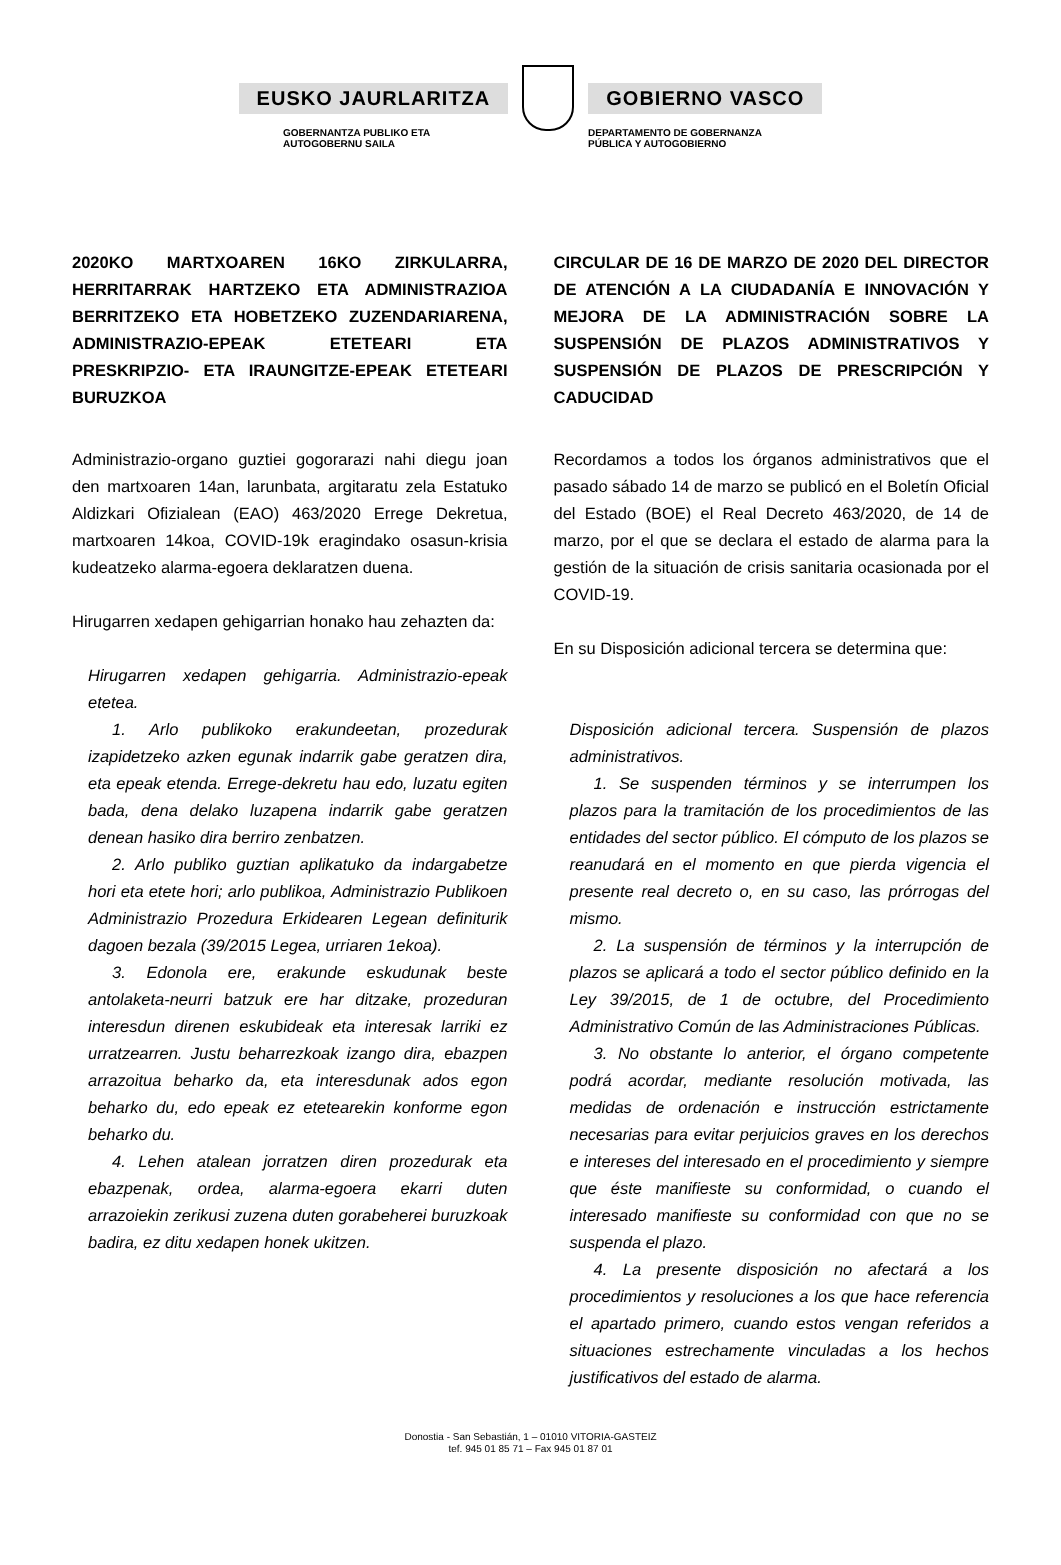EUSKO JAURLARITZA GOBIERNO VASCO
GOBERNANTZA PUBLIKO ETA
AUTOGOBERNU SAILA
DEPARTAMENTO DE GOBERNANZA
PÚBLICA Y AUTOGOBIERNO
2020KO MARTXOAREN 16KO ZIRKULARRA, HERRITARRAK HARTZEKO ETA ADMINISTRAZIOA BERRITZEKO ETA HOBETZEKO ZUZENDARIARENA, ADMINISTRAZIO-EPEAK ETETEARI ETA PRESKRIPZIO- ETA IRAUNGITZE-EPEAK ETETEARI BURUZKOA
Administrazio-organo guztiei gogorarazi nahi diegu joan den martxoaren 14an, larunbata, argitaratu zela Estatuko Aldizkari Ofizialean (EAO) 463/2020 Errege Dekretua, martxoaren 14koa, COVID-19k eragindako osasun-krisia kudeatzeko alarma-egoera deklaratzen duena.
Hirugarren xedapen gehigarrian honako hau zehazten da:
Hirugarren xedapen gehigarria. Administrazio-epeak etetea.
1. Arlo publikoko erakundeetan, prozedurak izapidetzeko azken egunak indarrik gabe geratzen dira, eta epeak etenda. Errege-dekretu hau edo, luzatu egiten bada, dena delako luzapena indarrik gabe geratzen denean hasiko dira berriro zenbatzen.
2. Arlo publiko guztian aplikatuko da indargabetze hori eta etete hori; arlo publikoa, Administrazio Publikoen Administrazio Prozedura Erkidearen Legean definiturik dagoen bezala (39/2015 Legea, urriaren 1ekoa).
3. Edonola ere, erakunde eskudunak beste antolaketa-neurri batzuk ere har ditzake, prozeduran interesdun direnen eskubideak eta interesak larriki ez urratzearren. Justu beharrezkoak izango dira, ebazpen arrazoitua beharko da, eta interesdunak ados egon beharko du, edo epeak ez etetearekin konforme egon beharko du.
4. Lehen atalean jorratzen diren prozedurak eta ebazpenak, ordea, alarma-egoera ekarri duten arrazoiekin zerikusi zuzena duten gorabeherei buruzkoak badira, ez ditu xedapen honek ukitzen.
CIRCULAR DE 16 DE MARZO DE 2020 DEL DIRECTOR DE ATENCIÓN A LA CIUDADANÍA E INNOVACIÓN Y MEJORA DE LA ADMINISTRACIÓN SOBRE LA SUSPENSIÓN DE PLAZOS ADMINISTRATIVOS Y SUSPENSIÓN DE PLAZOS DE PRESCRIPCIÓN Y CADUCIDAD
Recordamos a todos los órganos administrativos que el pasado sábado 14 de marzo se publicó en el Boletín Oficial del Estado (BOE) el Real Decreto 463/2020, de 14 de marzo, por el que se declara el estado de alarma para la gestión de la situación de crisis sanitaria ocasionada por el COVID-19.
En su Disposición adicional tercera se determina que:
Disposición adicional tercera. Suspensión de plazos administrativos.
1. Se suspenden términos y se interrumpen los plazos para la tramitación de los procedimientos de las entidades del sector público. El cómputo de los plazos se reanudará en el momento en que pierda vigencia el presente real decreto o, en su caso, las prórrogas del mismo.
2. La suspensión de términos y la interrupción de plazos se aplicará a todo el sector público definido en la Ley 39/2015, de 1 de octubre, del Procedimiento Administrativo Común de las Administraciones Públicas.
3. No obstante lo anterior, el órgano competente podrá acordar, mediante resolución motivada, las medidas de ordenación e instrucción estrictamente necesarias para evitar perjuicios graves en los derechos e intereses del interesado en el procedimiento y siempre que éste manifieste su conformidad, o cuando el interesado manifieste su conformidad con que no se suspenda el plazo.
4. La presente disposición no afectará a los procedimientos y resoluciones a los que hace referencia el apartado primero, cuando estos vengan referidos a situaciones estrechamente vinculadas a los hechos justificativos del estado de alarma.
Donostia - San Sebastián, 1 – 01010 VITORIA-GASTEIZ
tef. 945 01 85 71 – Fax 945 01 87 01